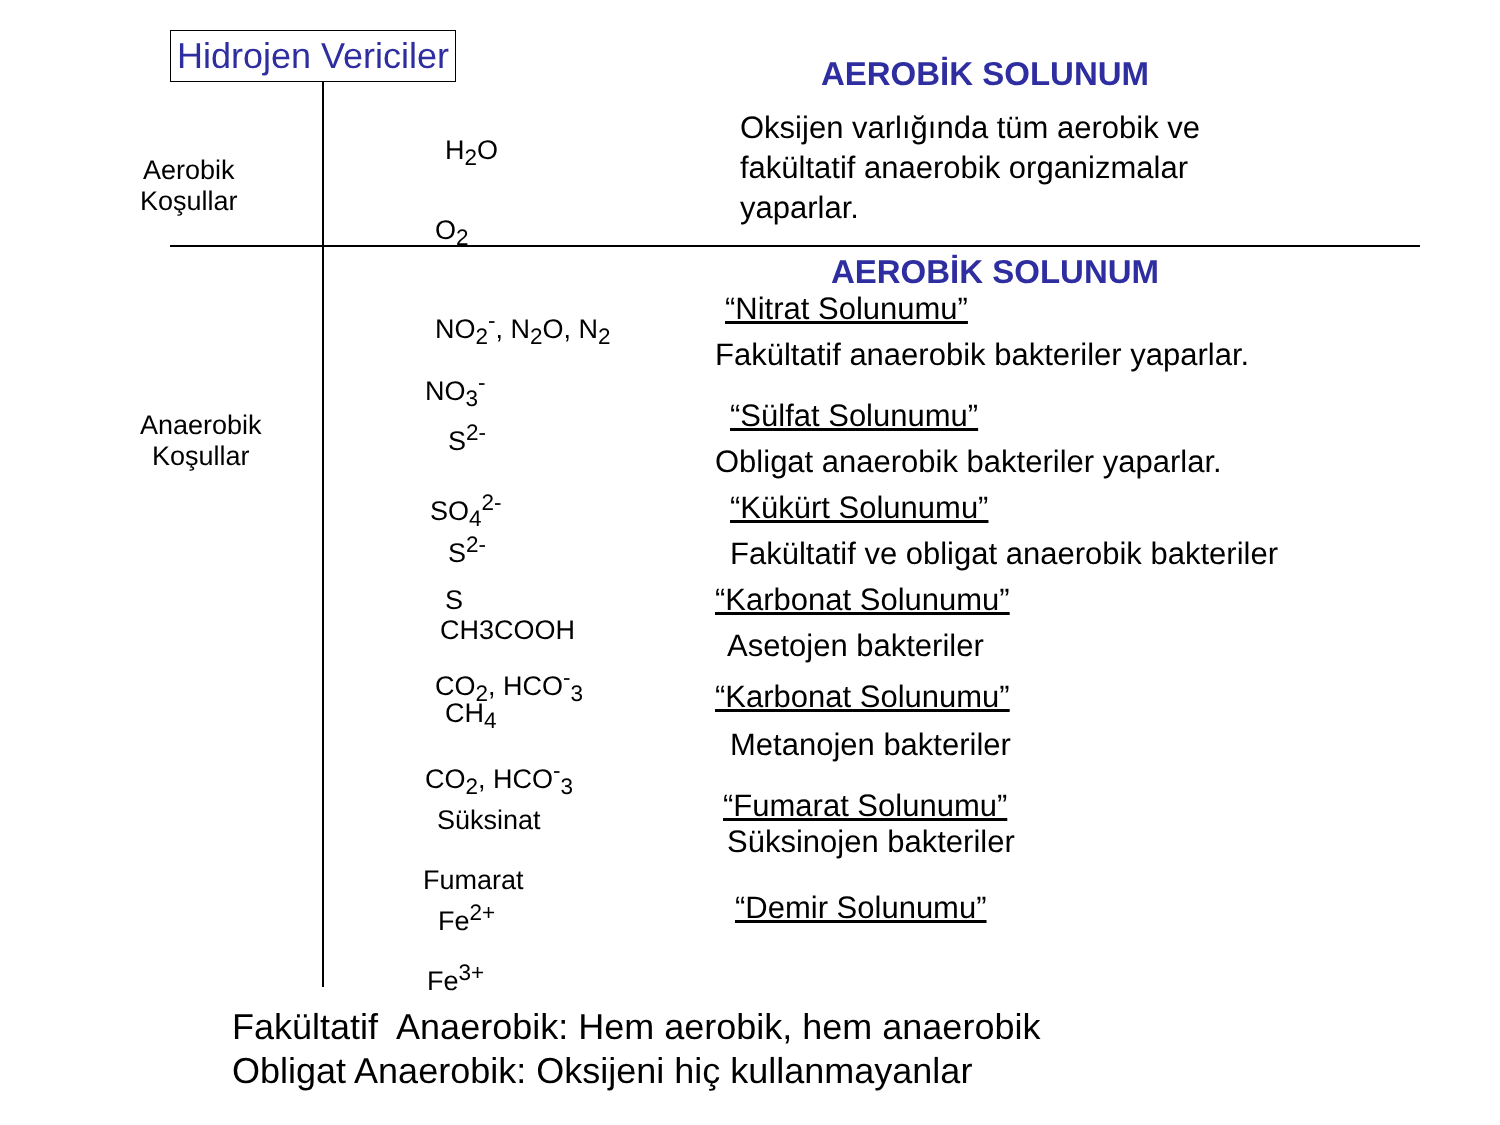Hidrojen Vericiler
Aerobik
Koşullar
Anaerobik
Koşullar
H<sub>2</sub>O
O<sub>2</sub>
NO<sub>2</sub><sup>-</sup>, N<sub>2</sub>O, N<sub>2</sub>
NO<sub>3</sub><sup>-</sup>
S<sup>2-</sup>
SO<sub>4</sub><sup>2-</sup>
S<sup>2-</sup>
S
CH3COOH
CO<sub>2</sub>, HCO<sup>-</sup><sub>3</sub>
CH<sub>4</sub>
CO<sub>2</sub>, HCO<sup>-</sup><sub>3</sub>
Süksinat
Fumarat
Fe<sup>2+</sup>
Fe<sup>3+</sup>
AEROBİK SOLUNUM
Oksijen varlığında tüm aerobik ve
fakültatif anaerobik organizmalar
yaparlar.
AEROBİK SOLUNUM
“Nitrat Solunumu”
Fakültatif anaerobik bakteriler yaparlar.
“Sülfat Solunumu”
Obligat anaerobik bakteriler yaparlar.
“Kükürt Solunumu”
Fakültatif ve obligat anaerobik bakteriler
“Karbonat Solunumu”
Asetojen bakteriler
“Karbonat Solunumu”
Metanojen bakteriler
“Fumarat Solunumu”
Süksinojen bakteriler
“Demir Solunumu”
Fakültatif Anaerobik: Hem aerobik, hem anaerobik
Obligat Anaerobik: Oksijeni hiç kullanmayanlar